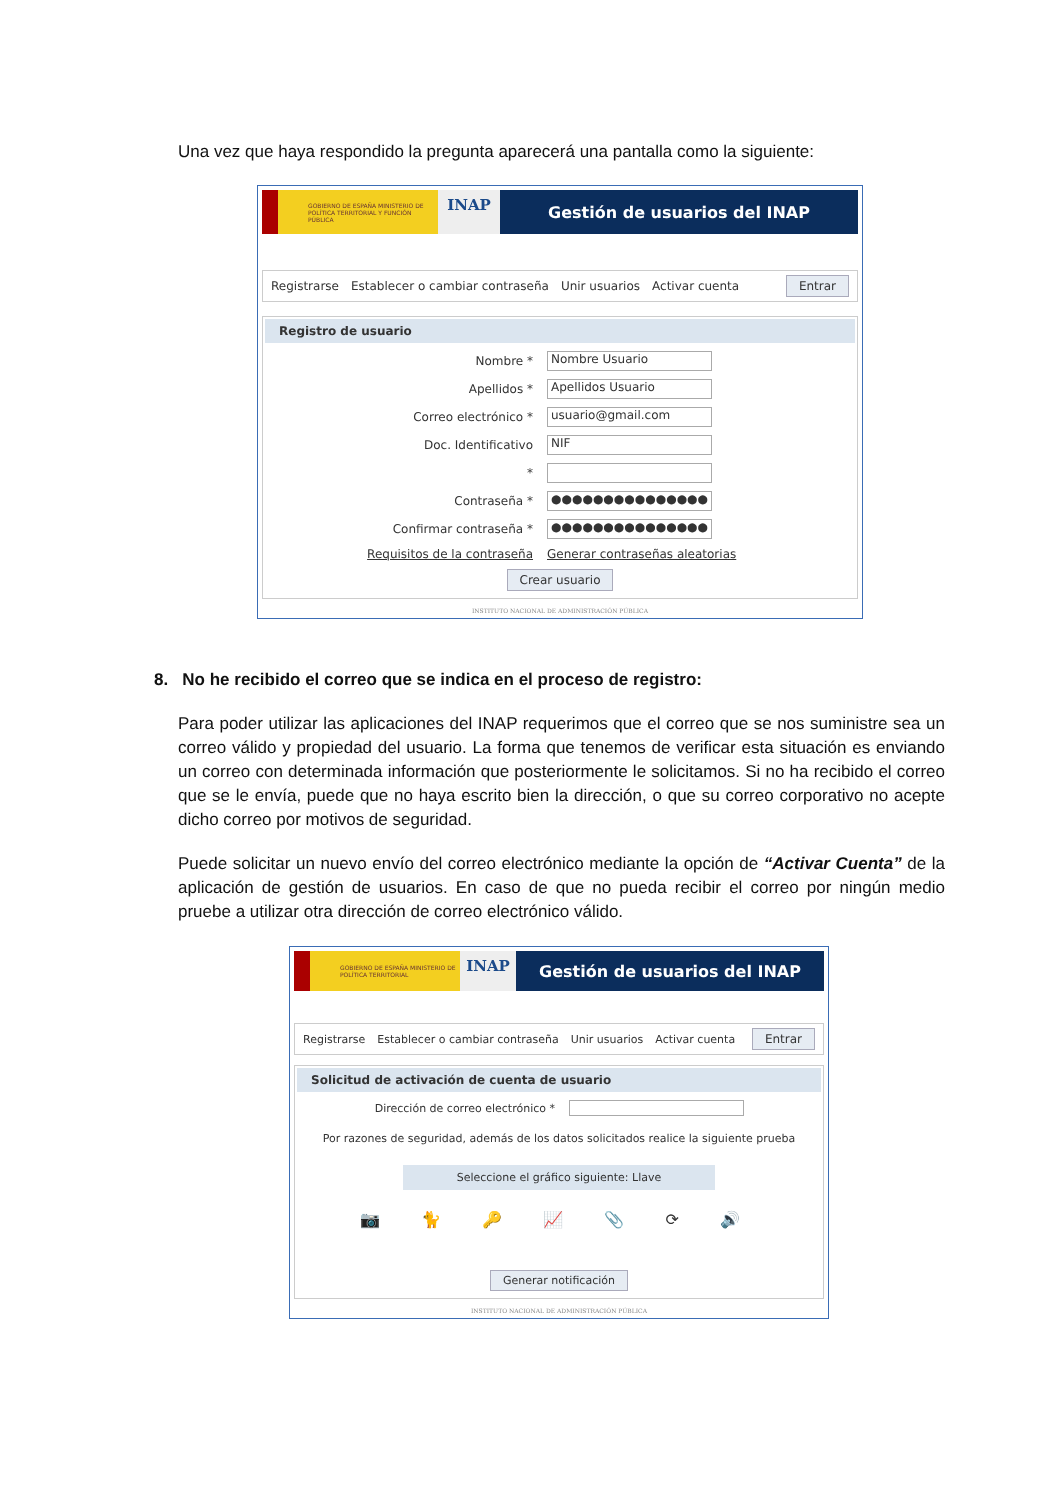Una vez que haya respondido la pregunta aparecerá una pantalla como la siguiente:
GOBIERNO DE ESPAÑA MINISTERIO DE POLÍTICA TERRITORIAL Y FUNCIÓN PÚBLICA
INAP
Gestión de usuarios del INAP
Registrarse Establecer o cambiar contraseña Unir usuarios Activar cuenta Entrar
Registro de usuario
Nombre * Nombre Usuario
Apellidos * Apellidos Usuario
Correo electrónico * usuario@gmail.com
Doc. Identificativo NIF
*
Contraseña * ●●●●●●●●●●●●●●●
Confirmar contraseña * ●●●●●●●●●●●●●●●
Requisitos de la contraseña Generar contraseñas aleatorias
Crear usuario
INSTITUTO NACIONAL DE ADMINISTRACIÓN PÚBLICA
8. No he recibido el correo que se indica en el proceso de registro:
Para poder utilizar las aplicaciones del INAP requerimos que el correo que se nos suministre sea un correo válido y propiedad del usuario. La forma que tenemos de verificar esta situación es enviando un correo con determinada información que posteriormente le solicitamos. Si no ha recibido el correo que se le envía, puede que no haya escrito bien la dirección, o que su correo corporativo no acepte dicho correo por motivos de seguridad.
Puede solicitar un nuevo envío del correo electrónico mediante la opción de “Activar Cuenta” de la aplicación de gestión de usuarios. En caso de que no pueda recibir el correo por ningún medio pruebe a utilizar otra dirección de correo electrónico válido.
GOBIERNO DE ESPAÑA MINISTERIO DE POLÍTICA TERRITORIAL
INAP
Gestión de usuarios del INAP
Registrarse Establecer o cambiar contraseña Unir usuarios Activar cuenta Entrar
Solicitud de activación de cuenta de usuario
Dirección de correo electrónico *
Por razones de seguridad, además de los datos solicitados realice la siguiente prueba
Seleccione el gráfico siguiente: Llave
📷 🐈 🔑 📈 📎 ⟳ 🔊
Generar notificación
INSTITUTO NACIONAL DE ADMINISTRACIÓN PÚBLICA